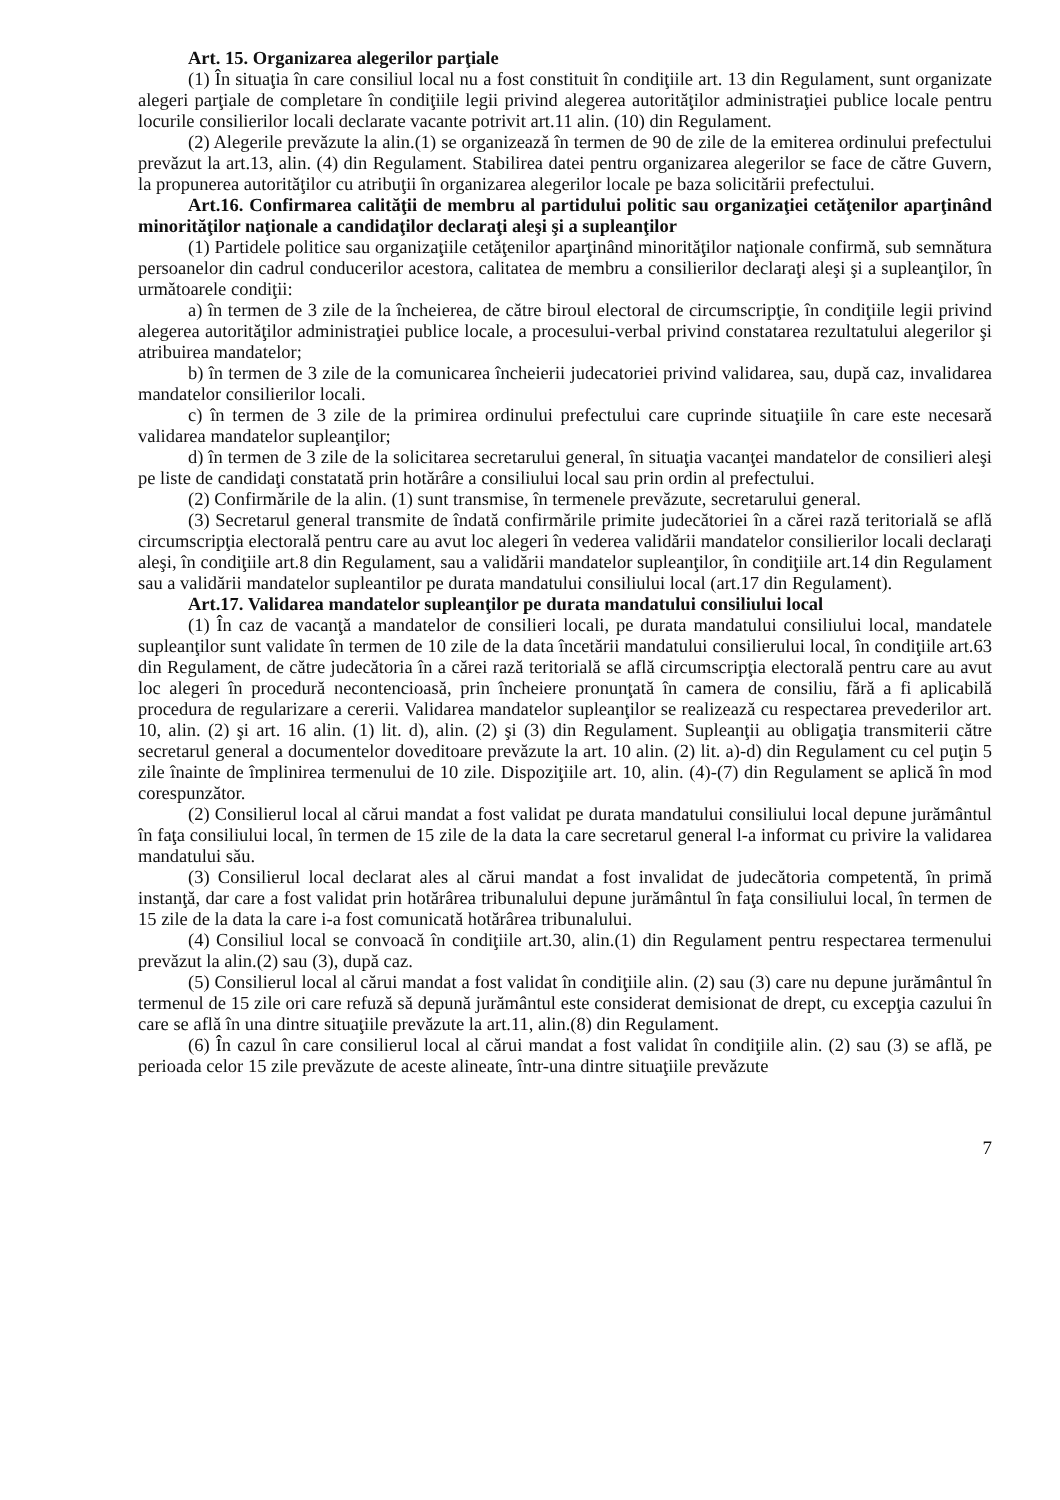Art. 15. Organizarea alegerilor parţiale
(1) În situaţia în care consiliul local nu a fost constituit în condiţiile art. 13 din Regulament, sunt organizate alegeri parţiale de completare în condiţiile legii privind alegerea autorităţilor administraţiei publice locale pentru locurile consilierilor locali declarate vacante potrivit art.11 alin. (10) din Regulament.
(2) Alegerile prevăzute la alin.(1) se organizează în termen de 90 de zile de la emiterea ordinului prefectului prevăzut la art.13, alin. (4) din Regulament. Stabilirea datei pentru organizarea alegerilor se face de către Guvern, la propunerea autorităţilor cu atribuţii în organizarea alegerilor locale pe baza solicitării prefectului.
Art.16. Confirmarea calităţii de membru al partidului politic sau organizaţiei cetăţenilor aparţinând minorităţilor naţionale a candidaţilor declaraţi aleşi şi a supleanţilor
(1) Partidele politice sau organizaţiile cetăţenilor aparţinând minorităţilor naţionale confirmă, sub semnătura persoanelor din cadrul conducerilor acestora, calitatea de membru a consilierilor declaraţi aleşi şi a supleanţilor, în următoarele condiţii:
a) în termen de 3 zile de la încheierea, de către biroul electoral de circumscripţie, în condiţiile legii privind alegerea autorităţilor administraţiei publice locale, a procesului-verbal privind constatarea rezultatului alegerilor şi atribuirea mandatelor;
b) în termen de 3 zile de la comunicarea încheierii judecatoriei privind validarea, sau, după caz, invalidarea mandatelor consilierilor locali.
c) în termen de 3 zile de la primirea ordinului prefectului care cuprinde situaţiile în care este necesară validarea mandatelor supleanţilor;
d) în termen de 3 zile de la solicitarea secretarului general, în situaţia vacanţei mandatelor de consilieri aleşi pe liste de candidaţi constatată prin hotărâre a consiliului local sau prin ordin al prefectului.
(2) Confirmările de la alin. (1) sunt transmise, în termenele prevăzute, secretarului general.
(3) Secretarul general transmite de îndată confirmările primite judecătoriei în a cărei rază teritorială se află circumscripţia electorală pentru care au avut loc alegeri în vederea validării mandatelor consilierilor locali declaraţi aleşi, în condiţiile art.8 din Regulament, sau a validării mandatelor supleanţilor, în condiţiile art.14 din Regulament sau a validării mandatelor supleantilor pe durata mandatului consiliului local (art.17 din Regulament).
Art.17. Validarea mandatelor supleanţilor pe durata mandatului consiliului local
(1) În caz de vacanţă a mandatelor de consilieri locali, pe durata mandatului consiliului local, mandatele supleanţilor sunt validate în termen de 10 zile de la data încetării mandatului consilierului local, în condiţiile art.63 din Regulament, de către judecătoria în a cărei rază teritorială se află circumscripţia electorală pentru care au avut loc alegeri în procedură necontencioasă, prin încheiere pronunţată în camera de consiliu, fără a fi aplicabilă procedura de regularizare a cererii. Validarea mandatelor supleanţilor se realizează cu respectarea prevederilor art. 10, alin. (2) şi art. 16 alin. (1) lit. d), alin. (2) şi (3) din Regulament. Supleanţii au obligaţia transmiterii către secretarul general a documentelor doveditoare prevăzute la art. 10 alin. (2) lit. a)-d) din Regulament cu cel puţin 5 zile înainte de împlinirea termenului de 10 zile. Dispoziţiile art. 10, alin. (4)-(7) din Regulament se aplică în mod corespunzător.
(2) Consilierul local al cărui mandat a fost validat pe durata mandatului consiliului local depune jurământul în faţa consiliului local, în termen de 15 zile de la data la care secretarul general l-a informat cu privire la validarea mandatului său.
(3) Consilierul local declarat ales al cărui mandat a fost invalidat de judecătoria competentă, în primă instanţă, dar care a fost validat prin hotărârea tribunalului depune jurământul în faţa consiliului local, în termen de 15 zile de la data la care i-a fost comunicată hotărârea tribunalului.
(4) Consiliul local se convoacă în condiţiile art.30, alin.(1) din Regulament pentru respectarea termenului prevăzut la alin.(2) sau (3), după caz.
(5) Consilierul local al cărui mandat a fost validat în condiţiile alin. (2) sau (3) care nu depune jurământul în termenul de 15 zile ori care refuză să depună jurământul este considerat demisionat de drept, cu excepţia cazului în care se află în una dintre situaţiile prevăzute la art.11, alin.(8) din Regulament.
(6) În cazul în care consilierul local al cărui mandat a fost validat în condiţiile alin. (2) sau (3) se află, pe perioada celor 15 zile prevăzute de aceste alineate, într-una dintre situaţiile prevăzute
7